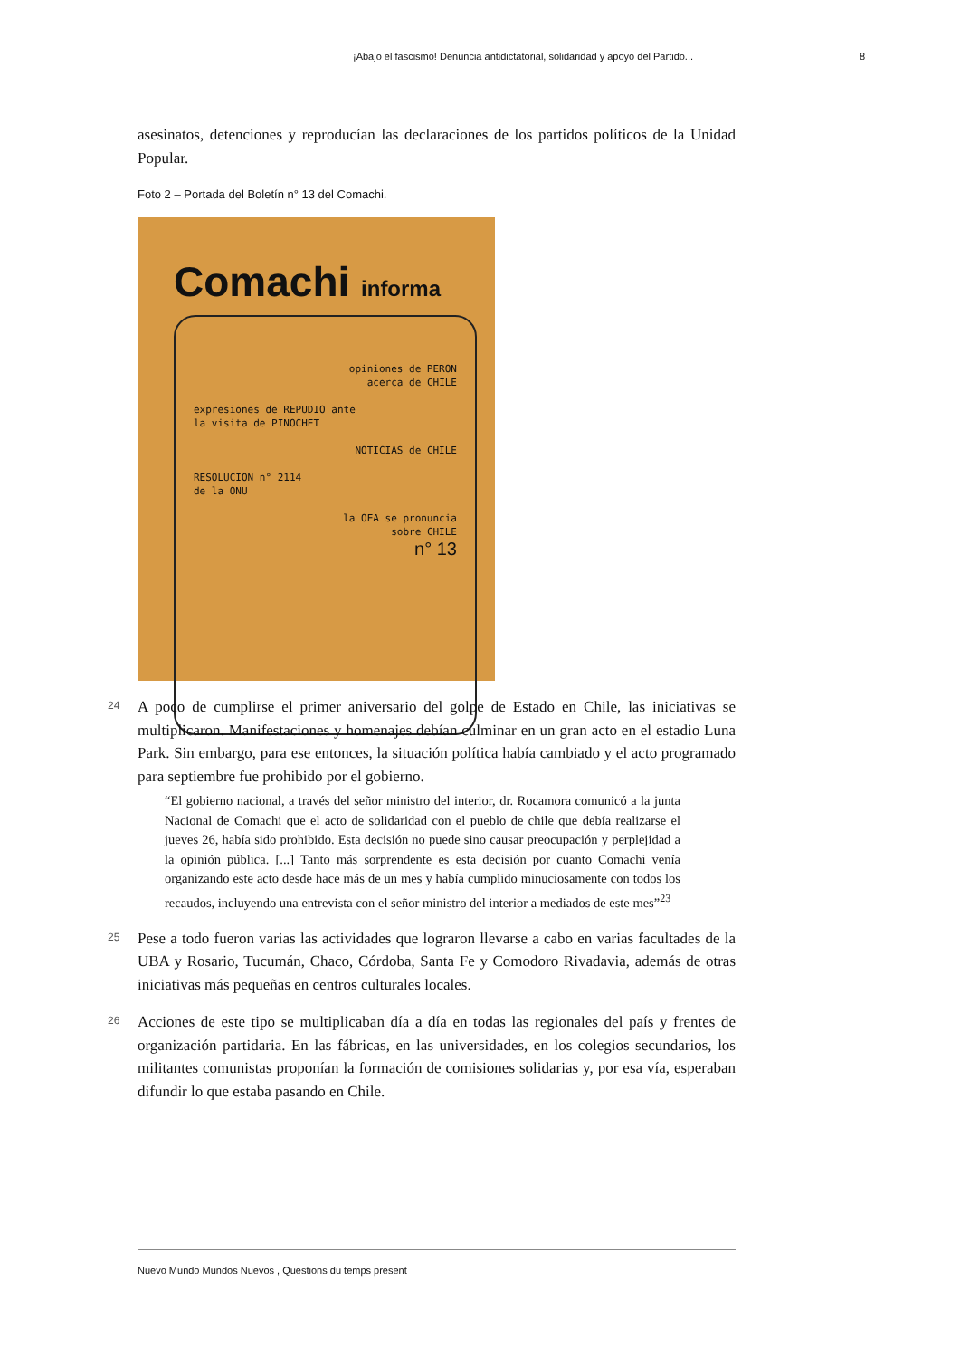¡Abajo el fascismo! Denuncia antidictatorial, solidaridad y apoyo del Partido... 8
asesinatos, detenciones y reproducían las declaraciones de los partidos políticos de la Unidad Popular.
Foto 2 – Portada del Boletín n° 13 del Comachi.
Comachi informa
opiniones de PERON
acerca de CHILE
expresiones de REPUDIO ante
la visita de PINOCHET
NOTICIAS de CHILE
RESOLUCION n° 2114
de la ONU
la OEA se pronuncia
sobre CHILE
n° 13
24
A poco de cumplirse el primer aniversario del golpe de Estado en Chile, las iniciativas se multiplicaron. Manifestaciones y homenajes debían culminar en un gran acto en el estadio Luna Park. Sin embargo, para ese entonces, la situación política había cambiado y el acto programado para septiembre fue prohibido por el gobierno.
“El gobierno nacional, a través del señor ministro del interior, dr. Rocamora comunicó a la junta Nacional de Comachi que el acto de solidaridad con el pueblo de chile que debía realizarse el jueves 26, había sido prohibido. Esta decisión no puede sino causar preocupación y perplejidad a la opinión pública. [...] Tanto más sorprendente es esta decisión por cuanto Comachi venía organizando este acto desde hace más de un mes y había cumplido minuciosamente con todos los recaudos, incluyendo una entrevista con el señor ministro del interior a mediados de este mes”<sup>23</sup>
25
Pese a todo fueron varias las actividades que lograron llevarse a cabo en varias facultades de la UBA y Rosario, Tucumán, Chaco, Córdoba, Santa Fe y Comodoro Rivadavia, además de otras iniciativas más pequeñas en centros culturales locales.
26
Acciones de este tipo se multiplicaban día a día en todas las regionales del país y frentes de organización partidaria. En las fábricas, en las universidades, en los colegios secundarios, los militantes comunistas proponían la formación de comisiones solidarias y, por esa vía, esperaban difundir lo que estaba pasando en Chile.
Nuevo Mundo Mundos Nuevos , Questions du temps présent